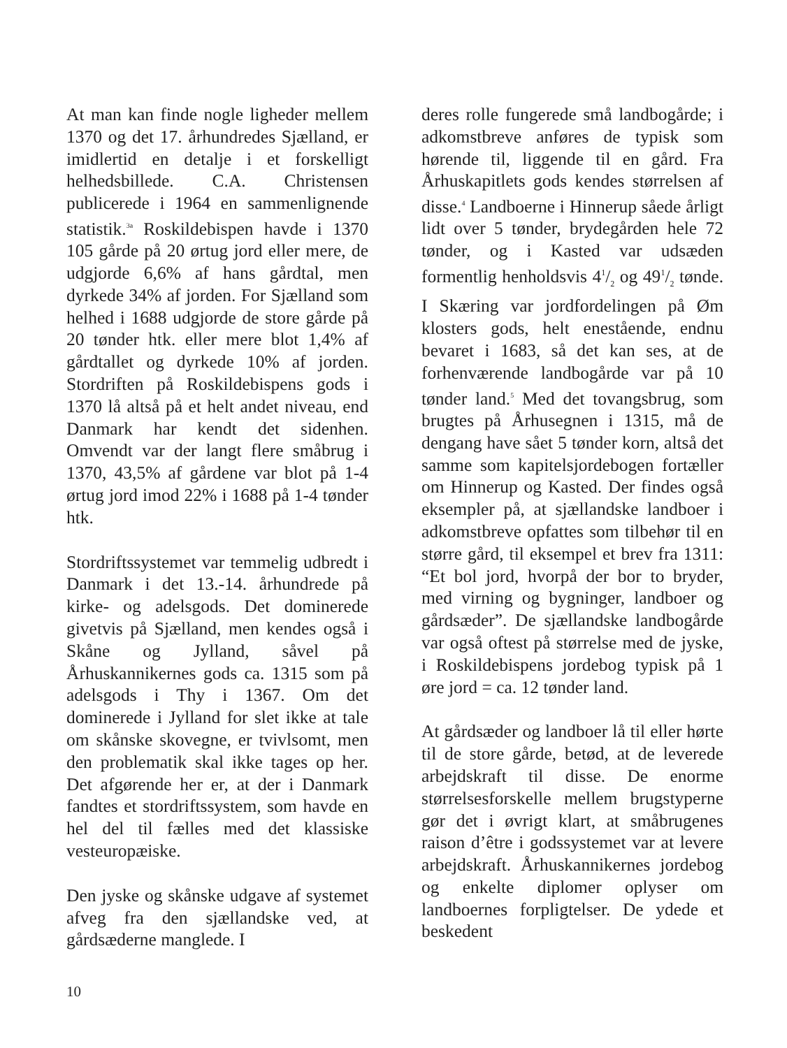At man kan finde nogle ligheder mellem 1370 og det 17. århundredes Sjælland, er imidlertid en detalje i et forskelligt helhedsbillede. C.A. Christensen publicerede i 1964 en sammenlignende statistik.<sup>3a</sup> Roskildebispen havde i 1370 105 gårde på 20 ørtug jord eller mere, de udgjorde 6,6% af hans gårdtal, men dyrkede 34% af jorden. For Sjælland som helhed i 1688 udgjorde de store gårde på 20 tønder htk. eller mere blot 1,4% af gårdtallet og dyrkede 10% af jorden. Stordriften på Roskildebispens gods i 1370 lå altså på et helt andet niveau, end Danmark har kendt det sidenhen. Omvendt var der langt flere småbrug i 1370, 43,5% af gårdene var blot på 1-4 ørtug jord imod 22% i 1688 på 1-4 tønder htk.
Stordriftssystemet var temmelig udbredt i Danmark i det 13.-14. århundrede på kirke- og adelsgods. Det dominerede givetvis på Sjælland, men kendes også i Skåne og Jylland, såvel på Århuskannikernes gods ca. 1315 som på adelsgods i Thy i 1367. Om det dominerede i Jylland for slet ikke at tale om skånske skovegne, er tvivlsomt, men den problematik skal ikke tages op her. Det afgørende her er, at der i Danmark fandtes et stordriftssystem, som havde en hel del til fælles med det klassiske vesteuropæiske.
Den jyske og skånske udgave af systemet afveg fra den sjællandske ved, at gårdsæderne manglede. I
deres rolle fungerede små landbogårde; i adkomstbreve anføres de typisk som hørende til, liggende til en gård. Fra Århuskapitlets gods kendes størrelsen af disse.<sup>4</sup> Landboerne i Hinnerup såede årligt lidt over 5 tønder, brydegården hele 72 tønder, og i Kasted var udsæden formentlig henholdsvis 41/2 og 491/2 tønde. I Skæring var jordfordelingen på Øm klosters gods, helt enestående, endnu bevaret i 1683, så det kan ses, at de forhenværende landbogårde var på 10 tønder land.<sup>5</sup> Med det tovangsbrug, som brugtes på Århusegnen i 1315, må de dengang have sået 5 tønder korn, altså det samme som kapitelsjordebogen fortæller om Hinnerup og Kasted. Der findes også eksempler på, at sjællandske landboer i adkomstbreve opfattes som tilbehør til en større gård, til eksempel et brev fra 1311: “Et bol jord, hvorpå der bor to bryder, med virning og bygninger, landboer og gårdsæder”. De sjællandske landbogårde var også oftest på størrelse med de jyske, i Roskildebispens jordebog typisk på 1 øre jord = ca. 12 tønder land.
At gårdsæder og landboer lå til eller hørte til de store gårde, betød, at de leverede arbejdskraft til disse. De enorme størrelsesforskelle mellem brugstyperne gør det i øvrigt klart, at småbrugenes raison d’être i godssystemet var at levere arbejdskraft. Århuskannikernes jordebog og enkelte diplomer oplyser om landboernes forpligtelser. De ydede et beskedent
10